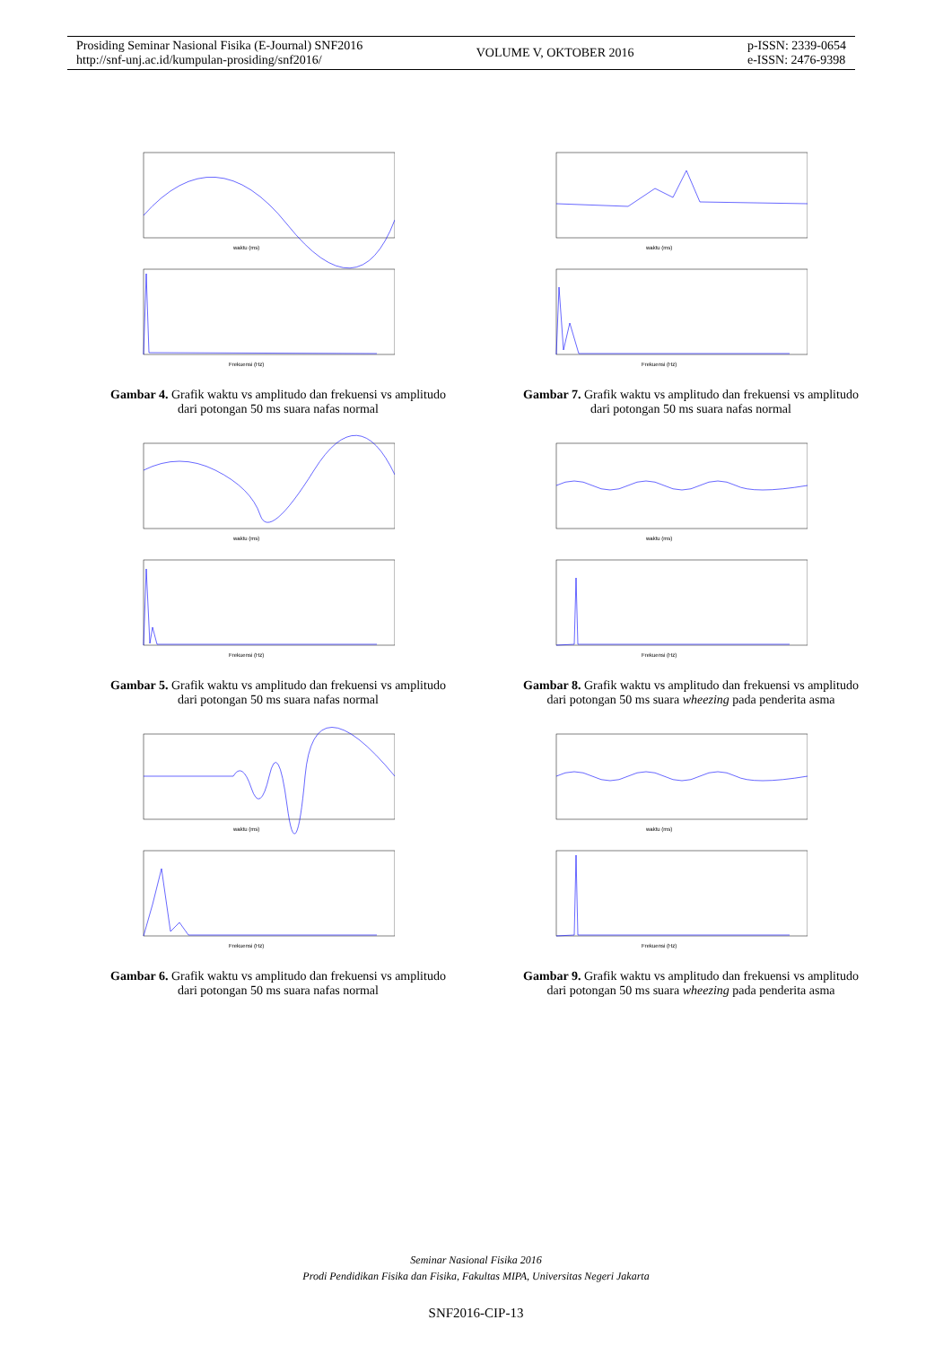Prosiding Seminar Nasional Fisika (E-Journal) SNF2016
http://snf-unj.ac.id/kumpulan-prosiding/snf2016/
VOLUME V, OKTOBER 2016
p-ISSN: 2339-0654
e-ISSN: 2476-9398
waktu (ms)
Frekuensi (Hz)
Gambar 4. Grafik waktu vs amplitudo dan frekuensi vs amplitudo dari potongan 50 ms suara nafas normal
waktu (ms)
Frekuensi (Hz)
Gambar 5. Grafik waktu vs amplitudo dan frekuensi vs amplitudo dari potongan 50 ms suara nafas normal
waktu (ms)
Frekuensi (Hz)
Gambar 6. Grafik waktu vs amplitudo dan frekuensi vs amplitudo dari potongan 50 ms suara nafas normal
waktu (ms)
Frekuensi (Hz)
Gambar 7. Grafik waktu vs amplitudo dan frekuensi vs amplitudo dari potongan 50 ms suara nafas normal
waktu (ms)
Frekuensi (Hz)
Gambar 8. Grafik waktu vs amplitudo dan frekuensi vs amplitudo dari potongan 50 ms suara wheezing pada penderita asma
waktu (ms)
Frekuensi (Hz)
Gambar 9. Grafik waktu vs amplitudo dan frekuensi vs amplitudo dari potongan 50 ms suara wheezing pada penderita asma
Seminar Nasional Fisika 2016
Prodi Pendidikan Fisika dan Fisika, Fakultas MIPA, Universitas Negeri Jakarta
SNF2016-CIP-13